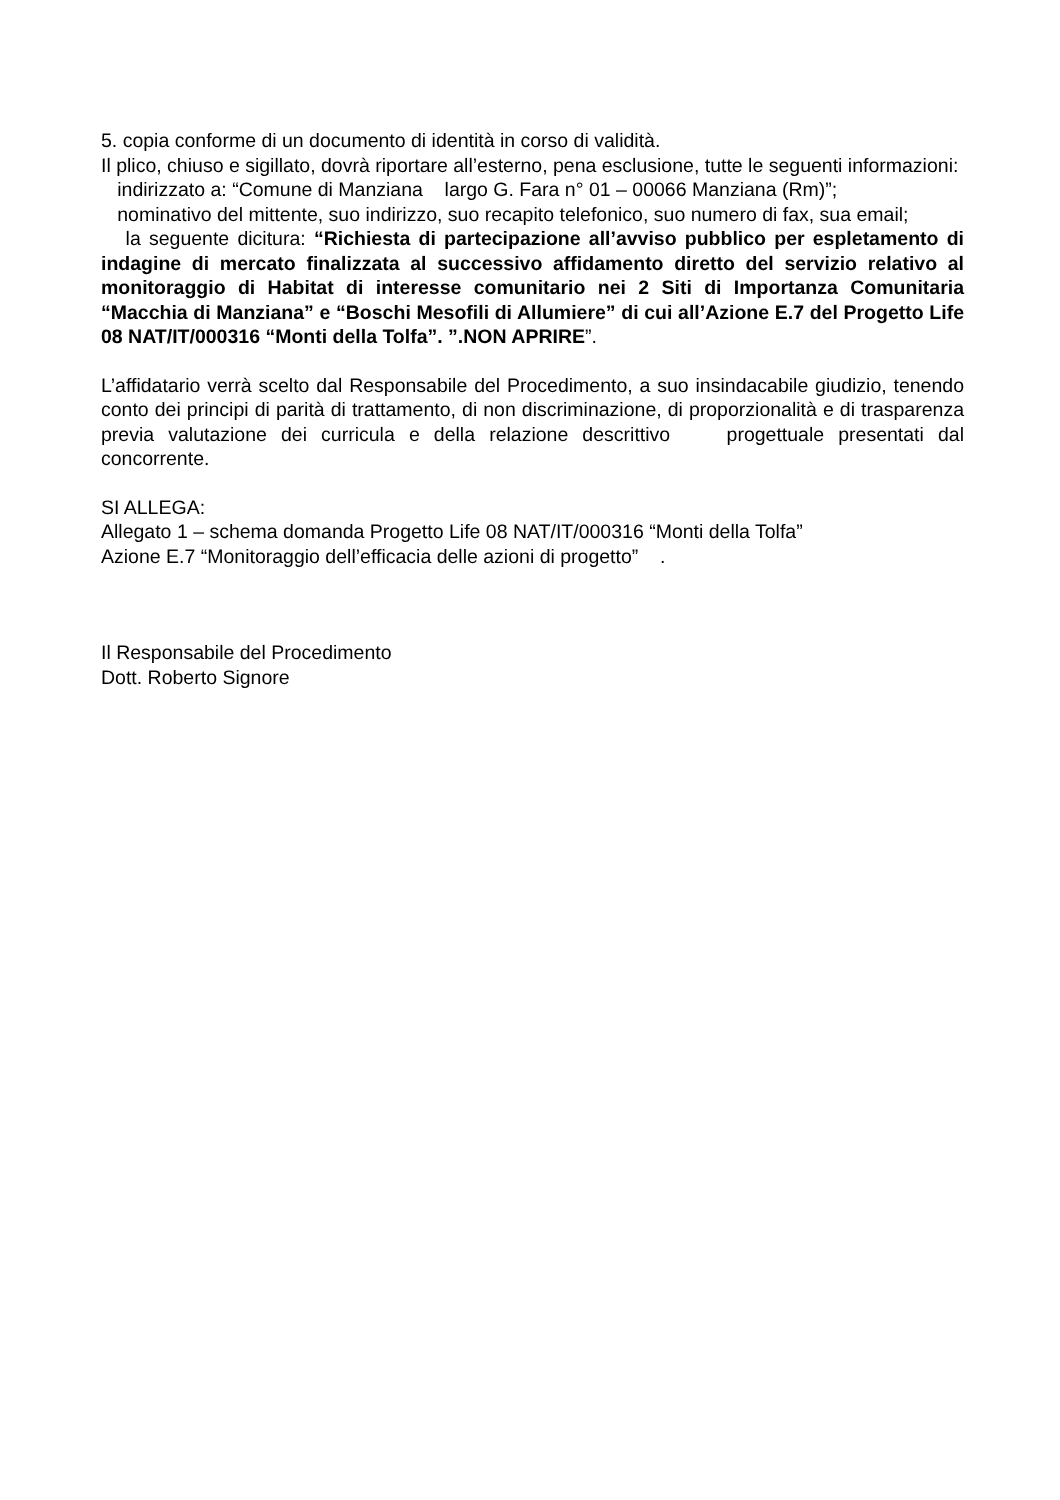5. copia conforme di un documento di identità in corso di validità.
Il plico, chiuso e sigillato, dovrà riportare all’esterno, pena esclusione, tutte le seguenti informazioni:
indirizzato a: “Comune di Manziana largo G. Fara n° 01 – 00066 Manziana (Rm)”;
nominativo del mittente, suo indirizzo, suo recapito telefonico, suo numero di fax, sua email;
la seguente dicitura: “Richiesta di partecipazione all’avviso pubblico per espletamento di indagine di mercato finalizzata al successivo affidamento diretto del servizio relativo al monitoraggio di Habitat di interesse comunitario nei 2 Siti di Importanza Comunitaria “Macchia di Manziana” e “Boschi Mesofili di Allumiere” di cui all’Azione E.7 del Progetto Life 08 NAT/IT/000316 “Monti della Tolfa”. ”.NON APRIRE”.
L’affidatario verrà scelto dal Responsabile del Procedimento, a suo insindacabile giudizio, tenendo conto dei principi di parità di trattamento, di non discriminazione, di proporzionalità e di trasparenza previa valutazione dei curricula e della relazione descrittivo progettuale presentati dal concorrente.
SI ALLEGA:
Allegato 1 – schema domanda Progetto Life 08 NAT/IT/000316 “Monti della Tolfa”
Azione E.7 “Monitoraggio dell’efficacia delle azioni di progetto” .
Il Responsabile del Procedimento
Dott. Roberto Signore